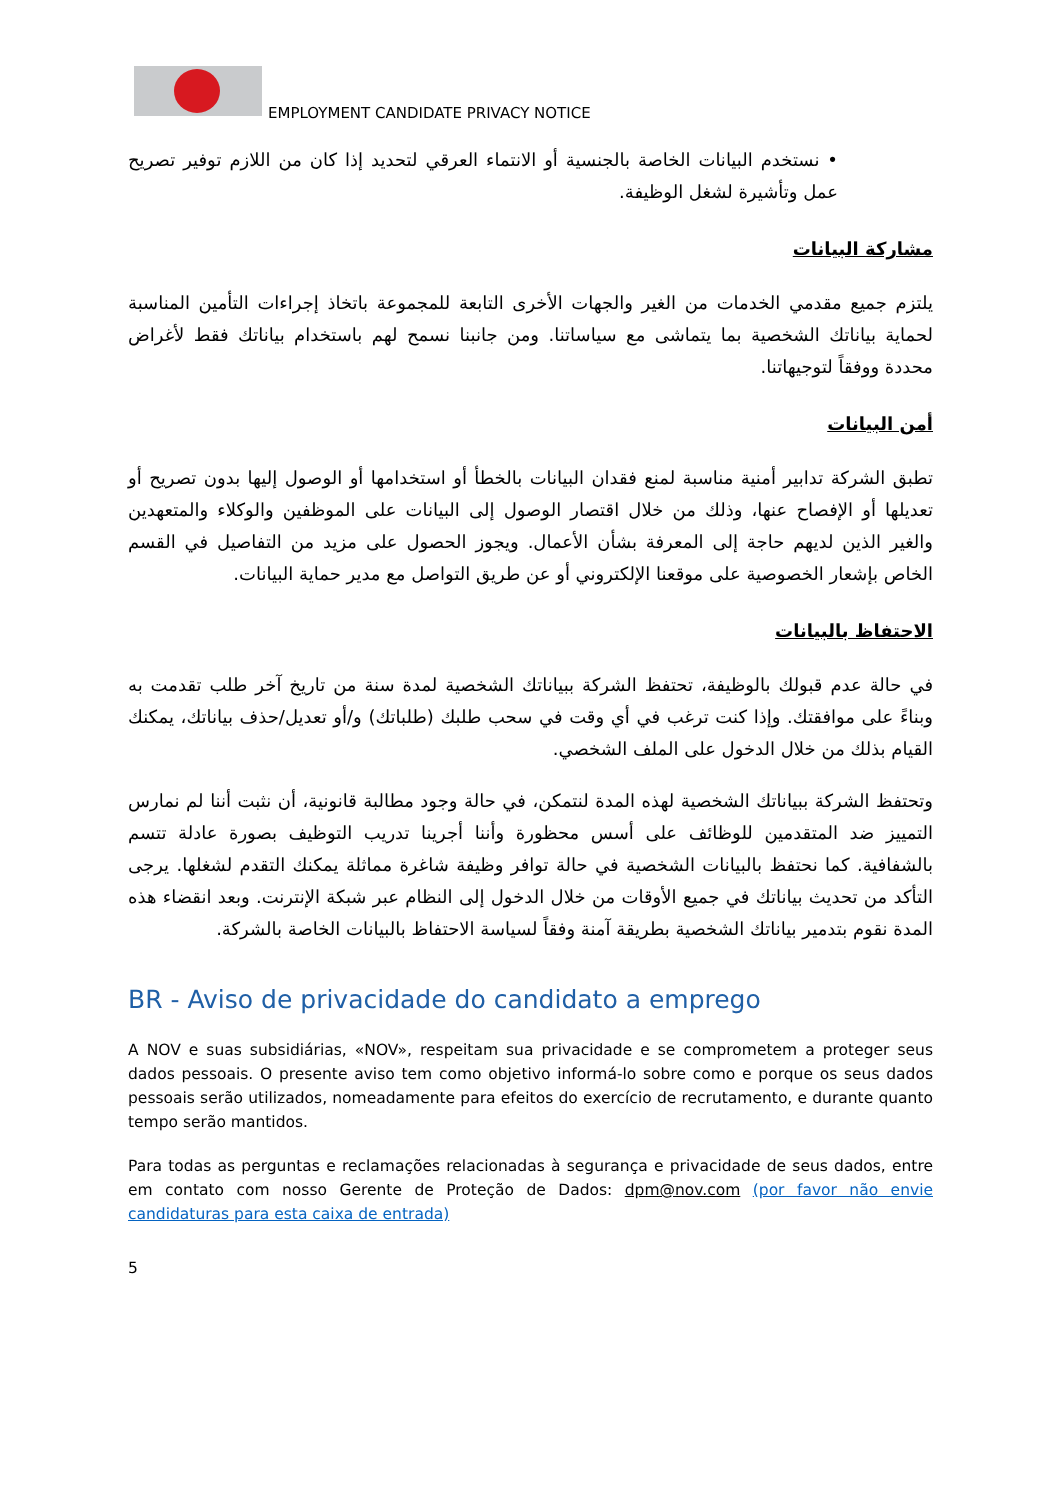EMPLOYMENT CANDIDATE PRIVACY NOTICE
• نستخدم البيانات الخاصة بالجنسية أو الانتماء العرقي لتحديد إذا كان من اللازم توفير تصريح عمل وتأشيرة لشغل الوظيفة.
مشاركة البيانات
يلتزم جميع مقدمي الخدمات من الغير والجهات الأخرى التابعة للمجموعة باتخاذ إجراءات التأمين المناسبة لحماية بياناتك الشخصية بما يتماشى مع سياساتنا. ومن جانبنا نسمح لهم باستخدام بياناتك فقط لأغراض محددة ووفقاً لتوجيهاتنا.
أمن البيانات
تطبق الشركة تدابير أمنية مناسبة لمنع فقدان البيانات بالخطأ أو استخدامها أو الوصول إليها بدون تصريح أو تعديلها أو الإفصاح عنها، وذلك من خلال اقتصار الوصول إلى البيانات على الموظفين والوكلاء والمتعهدين والغير الذين لديهم حاجة إلى المعرفة بشأن الأعمال. ويجوز الحصول على مزيد من التفاصيل في القسم الخاص بإشعار الخصوصية على موقعنا الإلكتروني أو عن طريق التواصل مع مدير حماية البيانات.
الاحتفاظ بالبيانات
في حالة عدم قبولك بالوظيفة، تحتفظ الشركة ببياناتك الشخصية لمدة سنة من تاريخ آخر طلب تقدمت به وبناءً على موافقتك. وإذا كنت ترغب في أي وقت في سحب طلبك (طلباتك) و/أو تعديل/حذف بياناتك، يمكنك القيام بذلك من خلال الدخول على الملف الشخصي.
وتحتفظ الشركة ببياناتك الشخصية لهذه المدة لنتمكن، في حالة وجود مطالبة قانونية، أن نثبت أننا لم نمارس التمييز ضد المتقدمين للوظائف على أسس محظورة وأننا أجرينا تدريب التوظيف بصورة عادلة تتسم بالشفافية. كما نحتفظ بالبيانات الشخصية في حالة توافر وظيفة شاغرة مماثلة يمكنك التقدم لشغلها. يرجى التأكد من تحديث بياناتك في جميع الأوقات من خلال الدخول إلى النظام عبر شبكة الإنترنت. وبعد انقضاء هذه المدة نقوم بتدمير بياناتك الشخصية بطريقة آمنة وفقاً لسياسة الاحتفاظ بالبيانات الخاصة بالشركة.
BR - Aviso de privacidade do candidato a emprego
A NOV e suas subsidiárias, «NOV», respeitam sua privacidade e se comprometem a proteger seus dados pessoais. O presente aviso tem como objetivo informá-lo sobre como e porque os seus dados pessoais serão utilizados, nomeadamente para efeitos do exercício de recrutamento, e durante quanto tempo serão mantidos.
Para todas as perguntas e reclamações relacionadas à segurança e privacidade de seus dados, entre em contato com nosso Gerente de Proteção de Dados: dpm@nov.com (por favor não envie candidaturas para esta caixa de entrada)
5